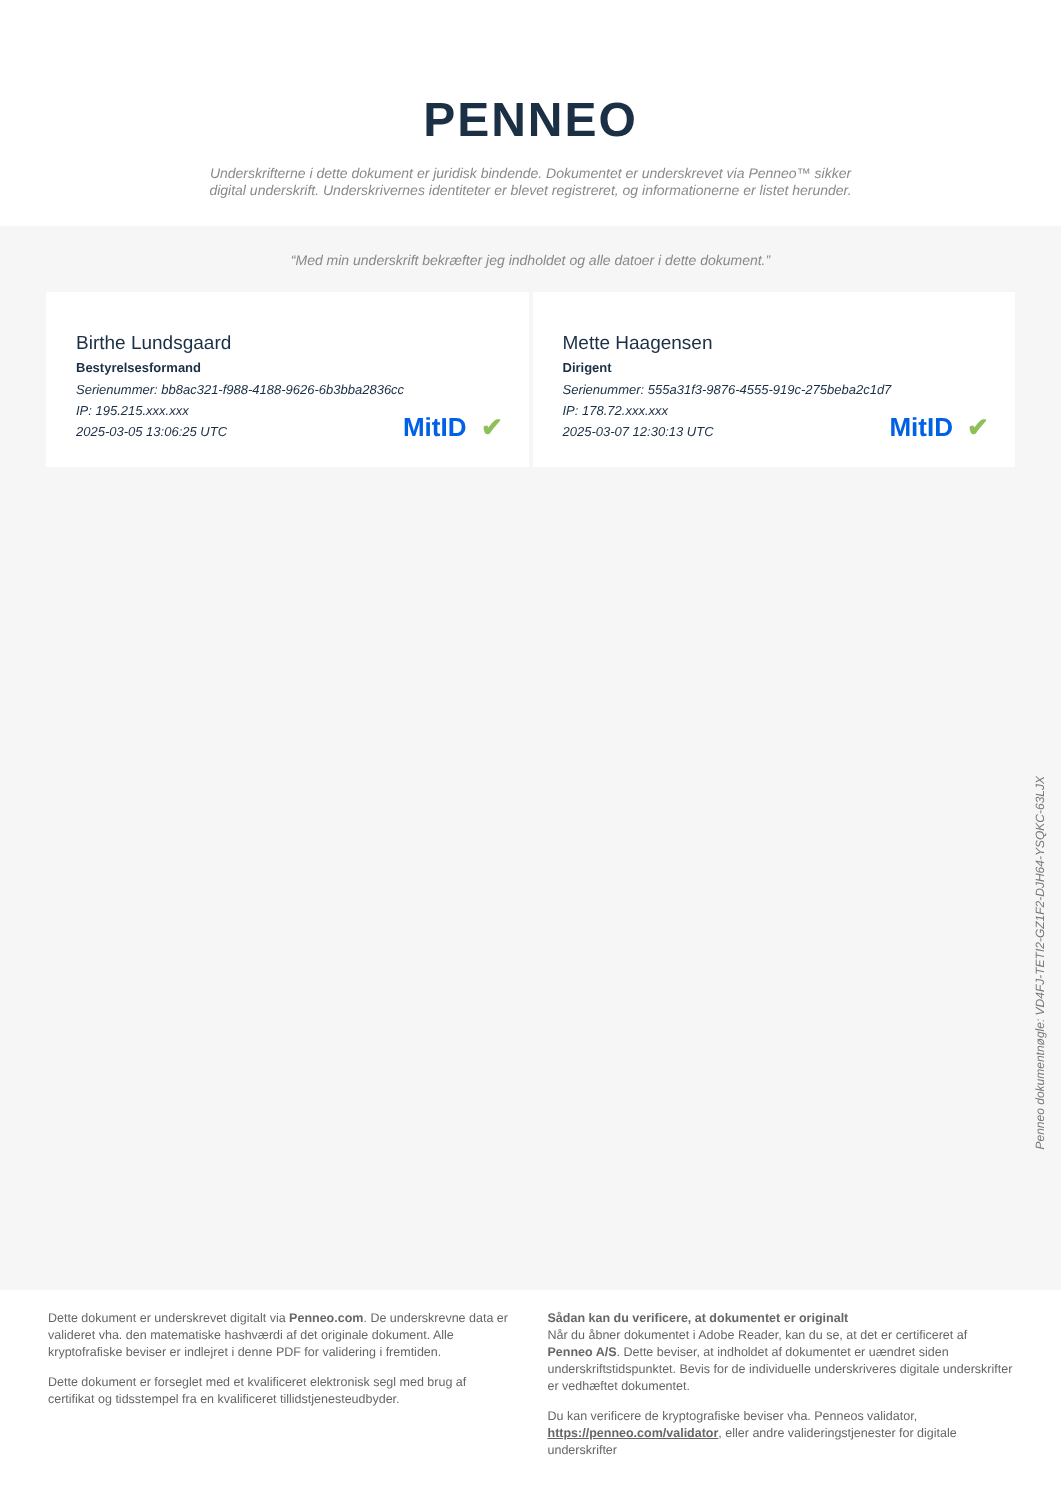PENNEO
Underskrifterne i dette dokument er juridisk bindende. Dokumentet er underskrevet via Penneo™ sikker digital underskrift. Underskrivernes identiteter er blevet registreret, og informationerne er listet herunder.
“Med min underskrift bekræfter jeg indholdet og alle datoer i dette dokument.”
Birthe Lundsgaard
Bestyrelsesformand
Serienummer: bb8ac321-f988-4188-9626-6b3bba2836cc
IP: 195.215.xxx.xxx
2025-03-05 13:06:25 UTC
MitID ✔
Mette Haagensen
Dirigent
Serienummer: 555a31f3-9876-4555-919c-275beba2c1d7
IP: 178.72.xxx.xxx
2025-03-07 12:30:13 UTC
MitID ✔
Penneo dokumentnøgle: VD4FJ-TETI2-GZ1F2-DJH64-YSQKC-63LJX
Dette dokument er underskrevet digitalt via Penneo.com. De underskrevne data er valideret vha. den matematiske hashværdi af det originale dokument. Alle kryptofrafiske beviser er indlejret i denne PDF for validering i fremtiden.
Dette dokument er forseglet med et kvalificeret elektronisk segl med brug af certifikat og tidsstempel fra en kvalificeret tillidstjenesteudbyder.
Sådan kan du verificere, at dokumentet er originalt
Når du åbner dokumentet i Adobe Reader, kan du se, at det er certificeret af Penneo A/S. Dette beviser, at indholdet af dokumentet er uændret siden underskriftstidspunktet. Bevis for de individuelle underskriveres digitale underskrifter er vedhæftet dokumentet.
Du kan verificere de kryptografiske beviser vha. Penneos validator, https://penneo.com/validator, eller andre valideringstjenester for digitale underskrifter